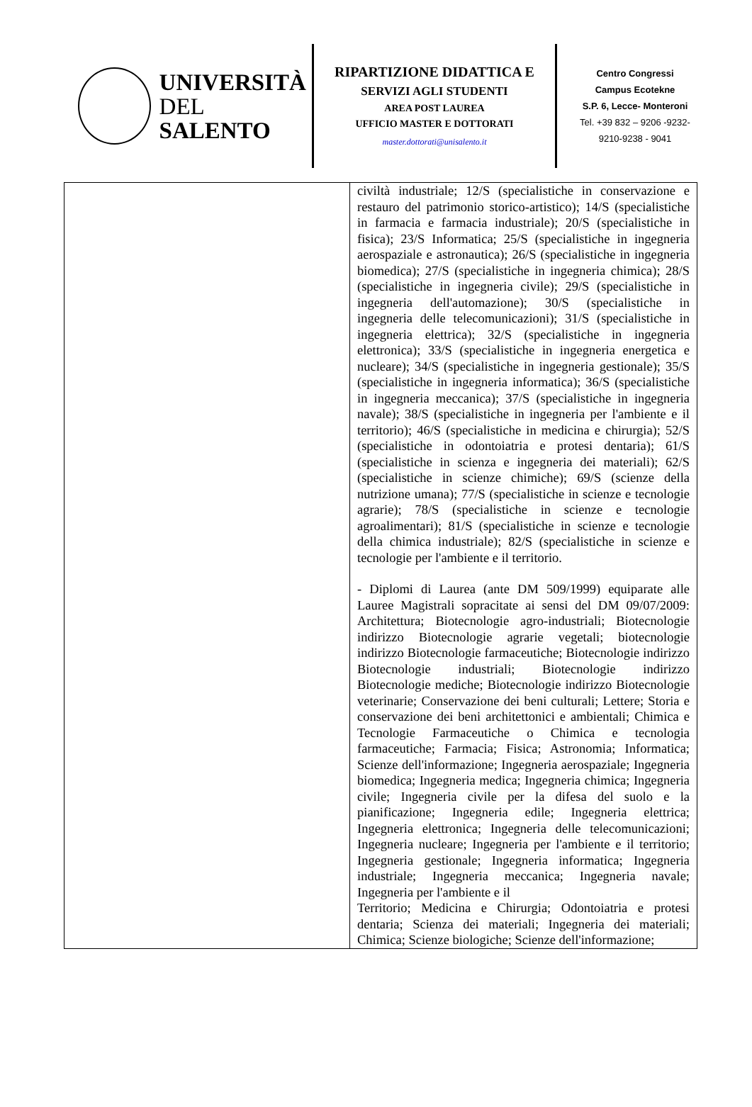UNIVERSITÀ
DEL SALENTO
RIPARTIZIONE DIDATTICA E
SERVIZI AGLI STUDENTI
AREA POST LAUREA
UFFICIO MASTER E DOTTORATI
master.dottorati@unisalento.it
Centro Congressi
Campus Ecotekne
S.P. 6, Lecce- Monteroni
Tel. +39 832 – 9206 -9232-
9210-9238 - 9041
| | civiltà industriale; 12/S (specialistiche in conservazione e restauro del patrimonio storico-artistico); 14/S (specialistiche in farmacia e farmacia industriale); 20/S (specialistiche in fisica); 23/S Informatica; 25/S (specialistiche in ingegneria aerospaziale e astronautica); 26/S (specialistiche in ingegneria biomedica); 27/S (specialistiche in ingegneria chimica); 28/S (specialistiche in ingegneria civile); 29/S (specialistiche in ingegneria dell'automazione); 30/S (specialistiche in ingegneria delle telecomunicazioni); 31/S (specialistiche in ingegneria elettrica); 32/S (specialistiche in ingegneria elettronica); 33/S (specialistiche in ingegneria energetica e nucleare); 34/S (specialistiche in ingegneria gestionale); 35/S (specialistiche in ingegneria informatica); 36/S (specialistiche in ingegneria meccanica); 37/S (specialistiche in ingegneria navale); 38/S (specialistiche in ingegneria per l'ambiente e il territorio); 46/S (specialistiche in medicina e chirurgia); 52/S (specialistiche in odontoiatria e protesi dentaria); 61/S (specialistiche in scienza e ingegneria dei materiali); 62/S (specialistiche in scienze chimiche); 69/S (scienze della nutrizione umana); 77/S (specialistiche in scienze e tecnologie agrarie); 78/S (specialistiche in scienze e tecnologie agroalimentari); 81/S (specialistiche in scienze e tecnologie della chimica industriale); 82/S (specialistiche in scienze e tecnologie per l'ambiente e il territorio. - Diplomi di Laurea (ante DM 509/1999) equiparate alle Lauree Magistrali sopracitate ai sensi del DM 09/07/2009: Architettura; Biotecnologie agro-industriali; Biotecnologie indirizzo Biotecnologie agrarie vegetali; biotecnologie indirizzo Biotecnologie farmaceutiche; Biotecnologie indirizzo Biotecnologie industriali; Biotecnologie indirizzo Biotecnologie mediche; Biotecnologie indirizzo Biotecnologie veterinarie; Conservazione dei beni culturali; Lettere; Storia e conservazione dei beni architettonici e ambientali; Chimica e Tecnologie Farmaceutiche o Chimica e tecnologia farmaceutiche; Farmacia; Fisica; Astronomia; Informatica; Scienze dell'informazione; Ingegneria aerospaziale; Ingegneria biomedica; Ingegneria medica; Ingegneria chimica; Ingegneria civile; Ingegneria civile per la difesa del suolo e la pianificazione; Ingegneria edile; Ingegneria elettrica; Ingegneria elettronica; Ingegneria delle telecomunicazioni; Ingegneria nucleare; Ingegneria per l'ambiente e il territorio; Ingegneria gestionale; Ingegneria informatica; Ingegneria industriale; Ingegneria meccanica; Ingegneria navale; Ingegneria per l'ambiente e il Territorio; Medicina e Chirurgia; Odontoiatria e protesi dentaria; Scienza dei materiali; Ingegneria dei materiali; Chimica; Scienze biologiche; Scienze dell'informazione; |